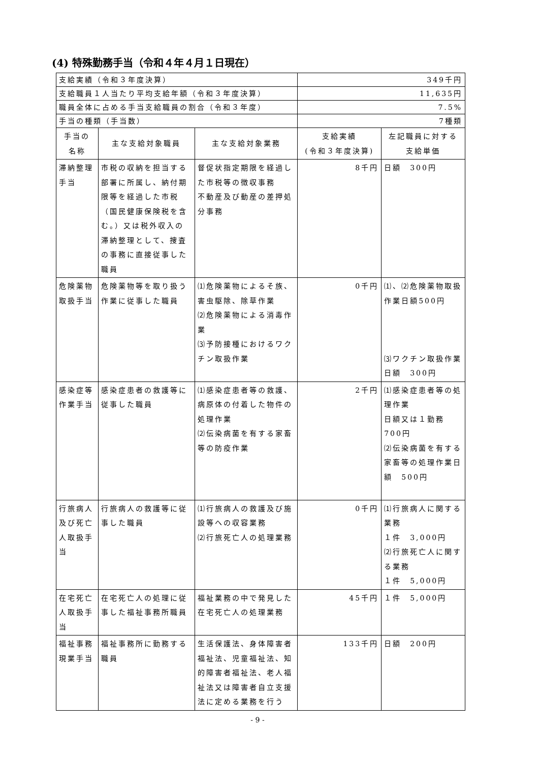(4) 特殊勤務手当（令和４年４月１日現在）
| 支給実績（令和３年度決算） | | | 349千円 | |
| 支給職員１人当たり平均支給年額（令和３年度決算） | | | 11,635円 | |
| 職員全体に占める手当支給職員の割合（令和３年度） | | | 7.5% | |
| 手当の種類（手当数） | | | 7種類 | |
| 手当の 名称 | 主な支給対象職員 | 主な支給対象業務 | 支給実績 (令和３年度決算) | 左記職員に対する 支給単価 |
| 滞納整理手当 | 市税の収納を担当する部署に所属し、納付期限等を経過した市税（国民健康保険税を含む。）又は税外収入の滞納整理として、捜査の事務に直接従事した職員 | 督促状指定期限を経過した市税等の徴収事務 不動産及び動産の差押処分事務 | 8千円 | 日額 300円 |
| 危険薬物取扱手当 | 危険薬物等を取り扱う作業に従事した職員 | ⑴危険薬物によるそ族、害虫駆除、除草作業 ⑵危険薬物による消毒作業 ⑶予防接種におけるワクチン取扱作業 | 0千円 | ⑴、⑵危険薬物取扱作業日額500円 ⑶ワクチン取扱作業日額 300円 |
| 感染症等作業手当 | 感染症患者の救護等に従事した職員 | ⑴感染症患者等の救護、病原体の付着した物件の処理作業 ⑵伝染病菌を有する家畜等の防疫作業 | 2千円 | ⑴感染症患者等の処理作業 日額又は１勤務700円 ⑵伝染病菌を有する家畜等の処理作業日額 500円 |
| 行旅病人及び死亡人取扱手当 | 行旅病人の救護等に従事した職員 | ⑴行旅病人の救護及び施設等への収容業務 ⑵行旅死亡人の処理業務 | 0千円 | ⑴行旅病人に関する業務 １件 3,000円 ⑵行旅死亡人に関する業務 １件 5,000円 |
| 在宅死亡人取扱手当 | 在宅死亡人の処理に従事した福祉事務所職員 | 福祉業務の中で発見した在宅死亡人の処理業務 | 45千円 | １件 5,000円 |
| 福祉事務現業手当 | 福祉事務所に勤務する職員 | 生活保護法、身体障害者福祉法、児童福祉法、知的障害者福祉法、老人福祉法又は障害者自立支援法に定める業務を行う | 133千円 | 日額 200円 |
- 9 -